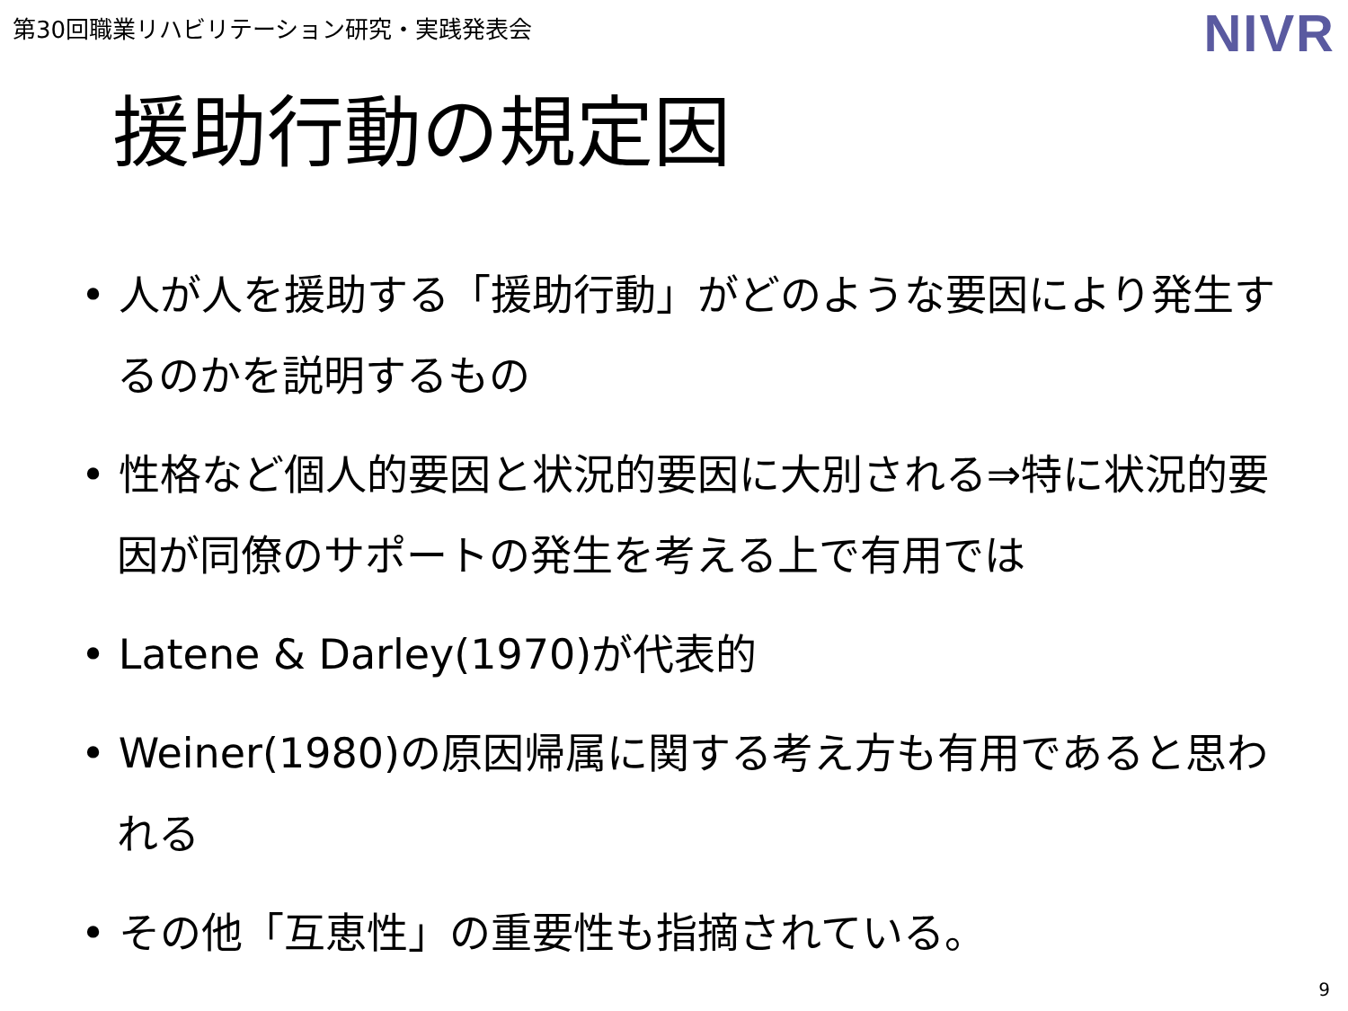第30回職業リハビリテーション研究・実践発表会
NIVR
援助行動の規定因
• 人が人を援助する「援助行動」がどのような要因により発生するのかを説明するもの
• 性格など個人的要因と状況的要因に大別される⇒特に状況的要因が同僚のサポートの発生を考える上で有用では
• Latene & Darley(1970)が代表的
• Weiner(1980)の原因帰属に関する考え方も有用であると思われる
• その他「互恵性」の重要性も指摘されている。
9